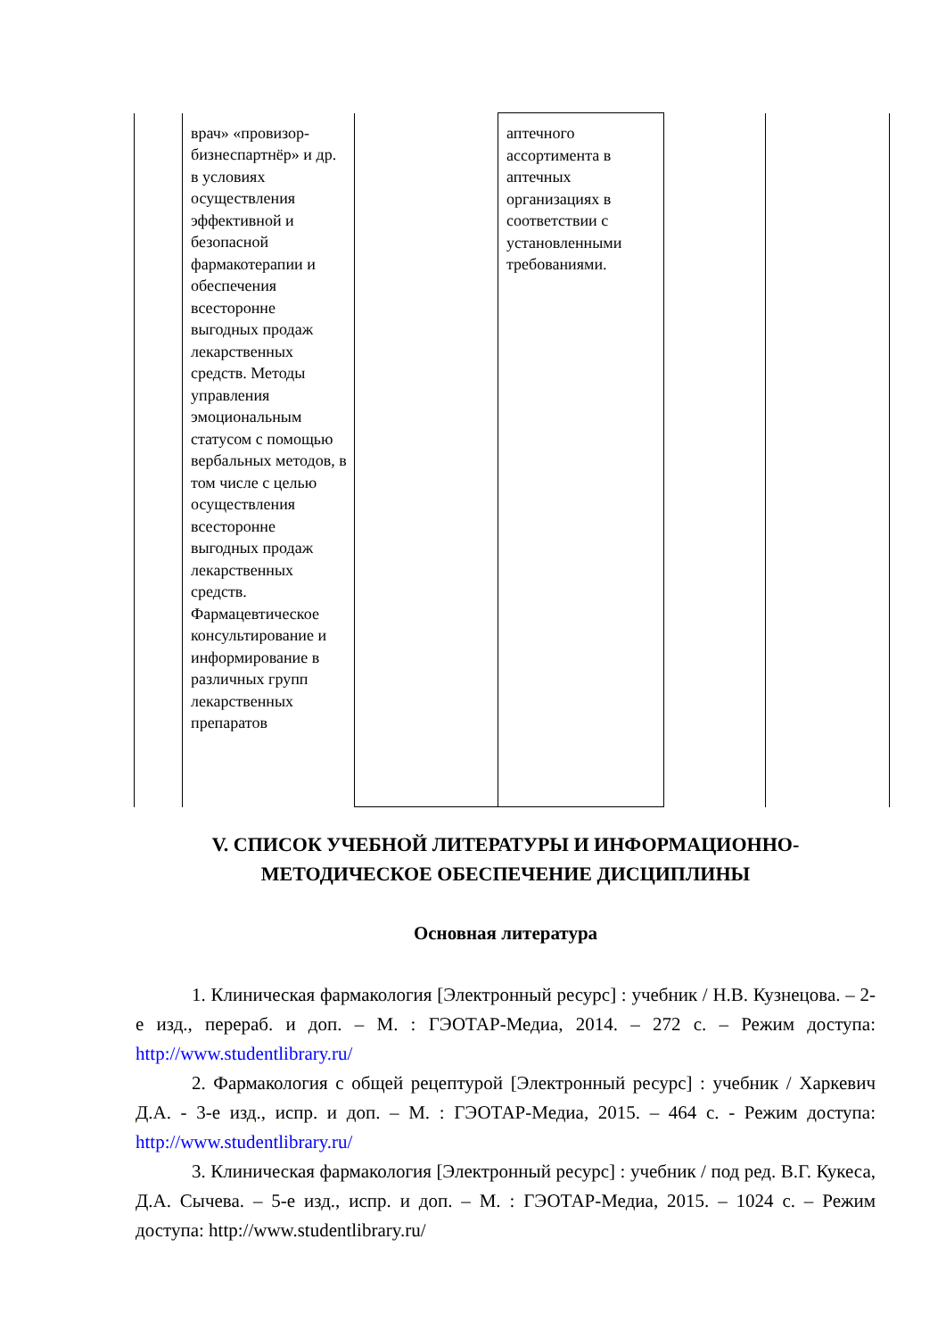| | врач» «провизор-бизнеспартнёр» и др. в условиях осуществления эффективной и безопасной фармакотерапии и обеспечения всесторонне выгодных продаж лекарственных средств. Методы управления эмоциональным статусом с помощью вербальных методов, в том числе с целью осуществления всесторонне выгодных продаж лекарственных средств. Фармацевтическое консультирование и информирование в различных групп лекарственных препаратов | | аптечного ассортимента в аптечных организациях в соответствии с установленными требованиями. | | |
V. СПИСОК УЧЕБНОЙ ЛИТЕРАТУРЫ И ИНФОРМАЦИОННО-МЕТОДИЧЕСКОЕ ОБЕСПЕЧЕНИЕ ДИСЦИПЛИНЫ
Основная литература
1. Клиническая фармакология [Электронный ресурс] : учебник / Н.В. Кузнецова. – 2-е изд., перераб. и доп. – М. : ГЭОТАР-Медиа, 2014. – 272 с. – Режим доступа: http://www.studentlibrary.ru/
2. Фармакология с общей рецептурой [Электронный ресурс] : учебник / Харкевич Д.А. - 3-е изд., испр. и доп. – М. : ГЭОТАР-Медиа, 2015. – 464 с. - Режим доступа: http://www.studentlibrary.ru/
3. Клиническая фармакология [Электронный ресурс] : учебник / под ред. В.Г. Кукеса, Д.А. Сычева. – 5-е изд., испр. и доп. – М. : ГЭОТАР-Медиа, 2015. – 1024 с. – Режим доступа: http://www.studentlibrary.ru/